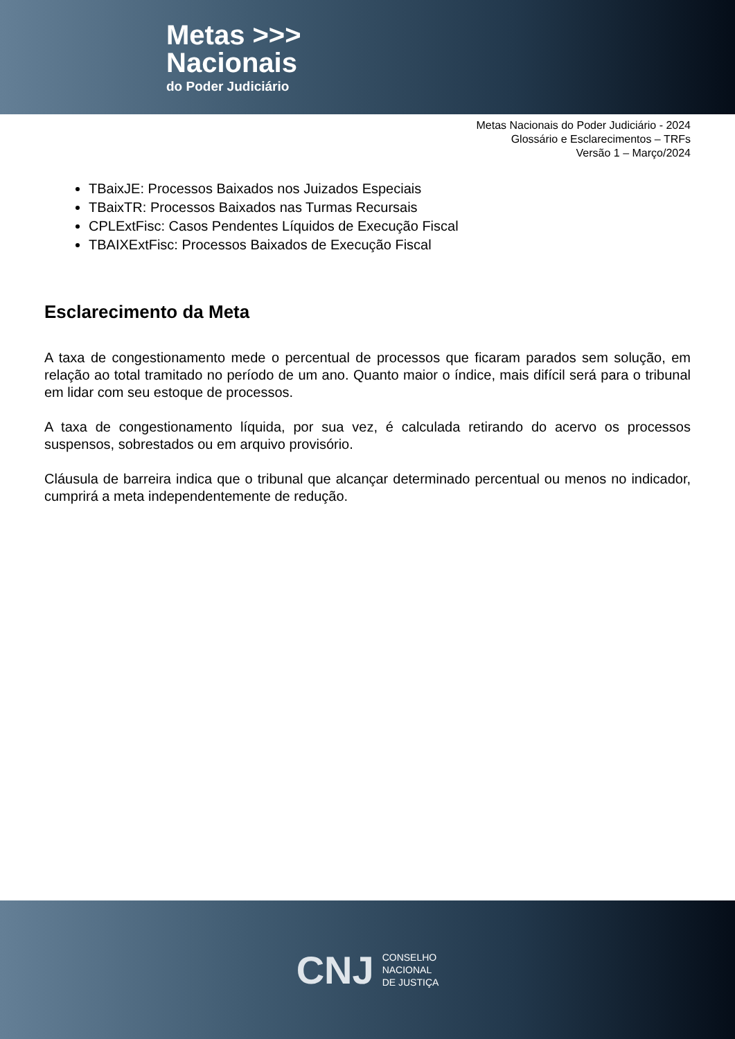Metas >>>
Nacionais
do Poder Judiciário
Metas Nacionais do Poder Judiciário - 2024
Glossário e Esclarecimentos – TRFs
Versão 1 – Março/2024
TBaixJE: Processos Baixados nos Juizados Especiais
TBaixTR: Processos Baixados nas Turmas Recursais
CPLExtFisc: Casos Pendentes Líquidos de Execução Fiscal
TBAIXExtFisc: Processos Baixados de Execução Fiscal
Esclarecimento da Meta
A taxa de congestionamento mede o percentual de processos que ficaram parados sem solução, em relação ao total tramitado no período de um ano. Quanto maior o índice, mais difícil será para o tribunal em lidar com seu estoque de processos.
A taxa de congestionamento líquida, por sua vez, é calculada retirando do acervo os processos suspensos, sobrestados ou em arquivo provisório.
Cláusula de barreira indica que o tribunal que alcançar determinado percentual ou menos no indicador, cumprirá a meta independentemente de redução.
CNJ
CONSELHO
NACIONAL
DE JUSTIÇA